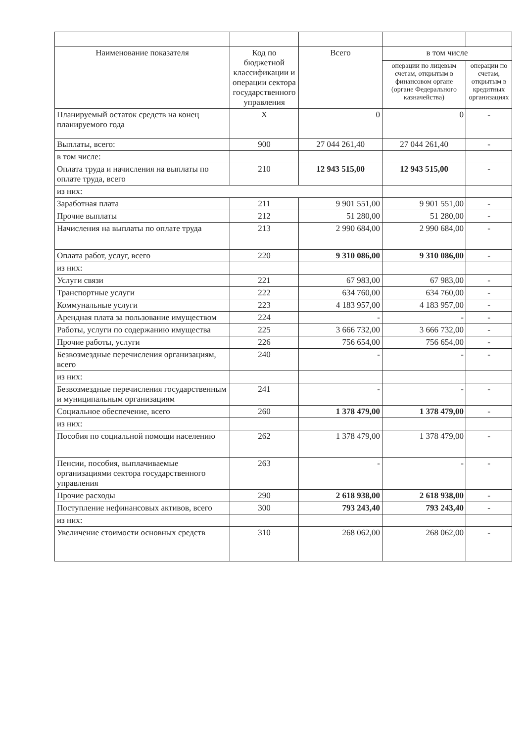| Наименование показателя | Код по бюджетной классификации и операции сектора государственного управления | Всего | в том числе | |
| --- | --- | --- | --- | --- |
| | | | операции по лицевым счетам, открытым в финансовом органе (органе Федерального казначейства) | операции по счетам, открытым в кредитных организациях |
| Планируемый остаток средств на конец планируемого года | X | 0 | 0 | - |
| Выплаты, всего: | 900 | 27 044 261,40 | 27 044 261,40 | - |
| в том числе: | | | | |
| Оплата труда и начисления на выплаты по оплате труда, всего | 210 | 12 943 515,00 | 12 943 515,00 | - |
| из них: | | | | |
| Заработная плата | 211 | 9 901 551,00 | 9 901 551,00 | - |
| Прочие выплаты | 212 | 51 280,00 | 51 280,00 | - |
| Начисления на выплаты по оплате труда | 213 | 2 990 684,00 | 2 990 684,00 | - |
| Оплата работ, услуг, всего | 220 | 9 310 086,00 | 9 310 086,00 | - |
| из них: | | | | |
| Услуги связи | 221 | 67 983,00 | 67 983,00 | - |
| Транспортные услуги | 222 | 634 760,00 | 634 760,00 | - |
| Коммунальные услуги | 223 | 4 183 957,00 | 4 183 957,00 | - |
| Арендная плата за пользование имуществом | 224 | - | - | - |
| Работы, услуги по содержанию имущества | 225 | 3 666 732,00 | 3 666 732,00 | - |
| Прочие работы, услуги | 226 | 756 654,00 | 756 654,00 | - |
| Безвозмездные перечисления организациям, всего | 240 | - | - | - |
| из них: | | | | |
| Безвозмездные перечисления государственным и муниципальным организациям | 241 | - | - | - |
| Социальное обеспечение, всего | 260 | 1 378 479,00 | 1 378 479,00 | - |
| из них: | | | | |
| Пособия по социальной помощи населению | 262 | 1 378 479,00 | 1 378 479,00 | - |
| Пенсии, пособия, выплачиваемые организациями сектора государственного управления | 263 | - | - | - |
| Прочие расходы | 290 | 2 618 938,00 | 2 618 938,00 | - |
| Поступление нефинансовых активов, всего | 300 | 793 243,40 | 793 243,40 | - |
| из них: | | | | |
| Увеличение стоимости основных средств | 310 | 268 062,00 | 268 062,00 | - |